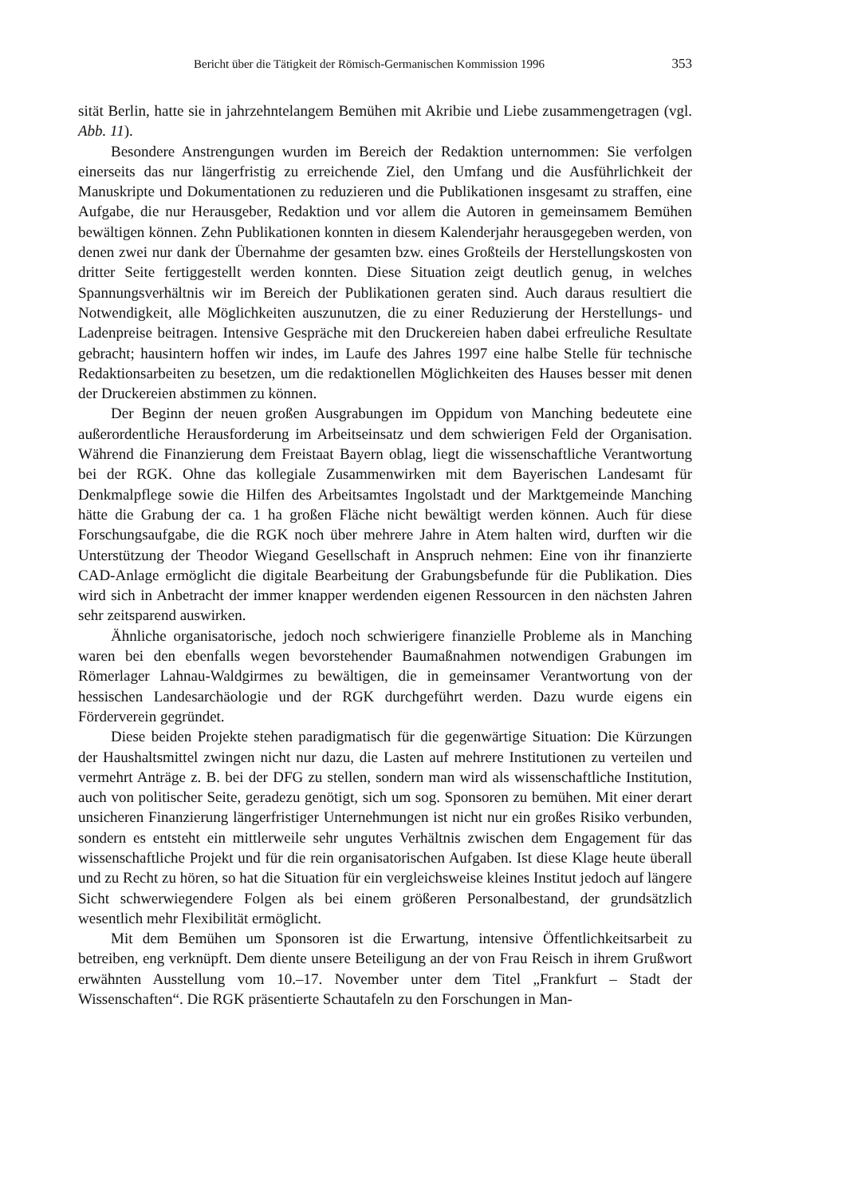Bericht über die Tätigkeit der Römisch-Germanischen Kommission 1996 353
sität Berlin, hatte sie in jahrzehntelangem Bemühen mit Akribie und Liebe zusammengetragen (vgl. Abb. 11).
Besondere Anstrengungen wurden im Bereich der Redaktion unternommen: Sie verfolgen einerseits das nur längerfristig zu erreichende Ziel, den Umfang und die Ausführlichkeit der Manuskripte und Dokumentationen zu reduzieren und die Publikationen insgesamt zu straffen, eine Aufgabe, die nur Herausgeber, Redaktion und vor allem die Autoren in gemeinsamem Bemühen bewältigen können. Zehn Publikationen konnten in diesem Kalenderjahr herausgegeben werden, von denen zwei nur dank der Übernahme der gesamten bzw. eines Großteils der Herstellungskosten von dritter Seite fertiggestellt werden konnten. Diese Situation zeigt deutlich genug, in welches Spannungsverhältnis wir im Bereich der Publikationen geraten sind. Auch daraus resultiert die Notwendigkeit, alle Möglichkeiten auszunutzen, die zu einer Reduzierung der Herstellungs- und Ladenpreise beitragen. Intensive Gespräche mit den Druckereien haben dabei erfreuliche Resultate gebracht; hausintern hoffen wir indes, im Laufe des Jahres 1997 eine halbe Stelle für technische Redaktionsarbeiten zu besetzen, um die redaktionellen Möglichkeiten des Hauses besser mit denen der Druckereien abstimmen zu können.
Der Beginn der neuen großen Ausgrabungen im Oppidum von Manching bedeutete eine außerordentliche Herausforderung im Arbeitseinsatz und dem schwierigen Feld der Organisation. Während die Finanzierung dem Freistaat Bayern oblag, liegt die wissenschaftliche Verantwortung bei der RGK. Ohne das kollegiale Zusammenwirken mit dem Bayerischen Landesamt für Denkmalpflege sowie die Hilfen des Arbeitsamtes Ingolstadt und der Marktgemeinde Manching hätte die Grabung der ca. 1 ha großen Fläche nicht bewältigt werden können. Auch für diese Forschungsaufgabe, die die RGK noch über mehrere Jahre in Atem halten wird, durften wir die Unterstützung der Theodor Wiegand Gesellschaft in Anspruch nehmen: Eine von ihr finanzierte CAD-Anlage ermöglicht die digitale Bearbeitung der Grabungsbefunde für die Publikation. Dies wird sich in Anbetracht der immer knapper werdenden eigenen Ressourcen in den nächsten Jahren sehr zeitsparend auswirken.
Ähnliche organisatorische, jedoch noch schwierigere finanzielle Probleme als in Manching waren bei den ebenfalls wegen bevorstehender Baumaßnahmen notwendigen Grabungen im Römerlager Lahnau-Waldgirmes zu bewältigen, die in gemeinsamer Verantwortung von der hessischen Landesarchäologie und der RGK durchgeführt werden. Dazu wurde eigens ein Förderverein gegründet.
Diese beiden Projekte stehen paradigmatisch für die gegenwärtige Situation: Die Kürzungen der Haushaltsmittel zwingen nicht nur dazu, die Lasten auf mehrere Institutionen zu verteilen und vermehrt Anträge z. B. bei der DFG zu stellen, sondern man wird als wissenschaftliche Institution, auch von politischer Seite, geradezu genötigt, sich um sog. Sponsoren zu bemühen. Mit einer derart unsicheren Finanzierung längerfristiger Unternehmungen ist nicht nur ein großes Risiko verbunden, sondern es entsteht ein mittlerweile sehr ungutes Verhältnis zwischen dem Engagement für das wissenschaftliche Projekt und für die rein organisatorischen Aufgaben. Ist diese Klage heute überall und zu Recht zu hören, so hat die Situation für ein vergleichsweise kleines Institut jedoch auf längere Sicht schwerwiegendere Folgen als bei einem größeren Personalbestand, der grundsätzlich wesentlich mehr Flexibilität ermöglicht.
Mit dem Bemühen um Sponsoren ist die Erwartung, intensive Öffentlichkeitsarbeit zu betreiben, eng verknüpft. Dem diente unsere Beteiligung an der von Frau Reisch in ihrem Grußwort erwähnten Ausstellung vom 10.–17. November unter dem Titel „Frankfurt – Stadt der Wissenschaften“. Die RGK präsentierte Schautafeln zu den Forschungen in Man-